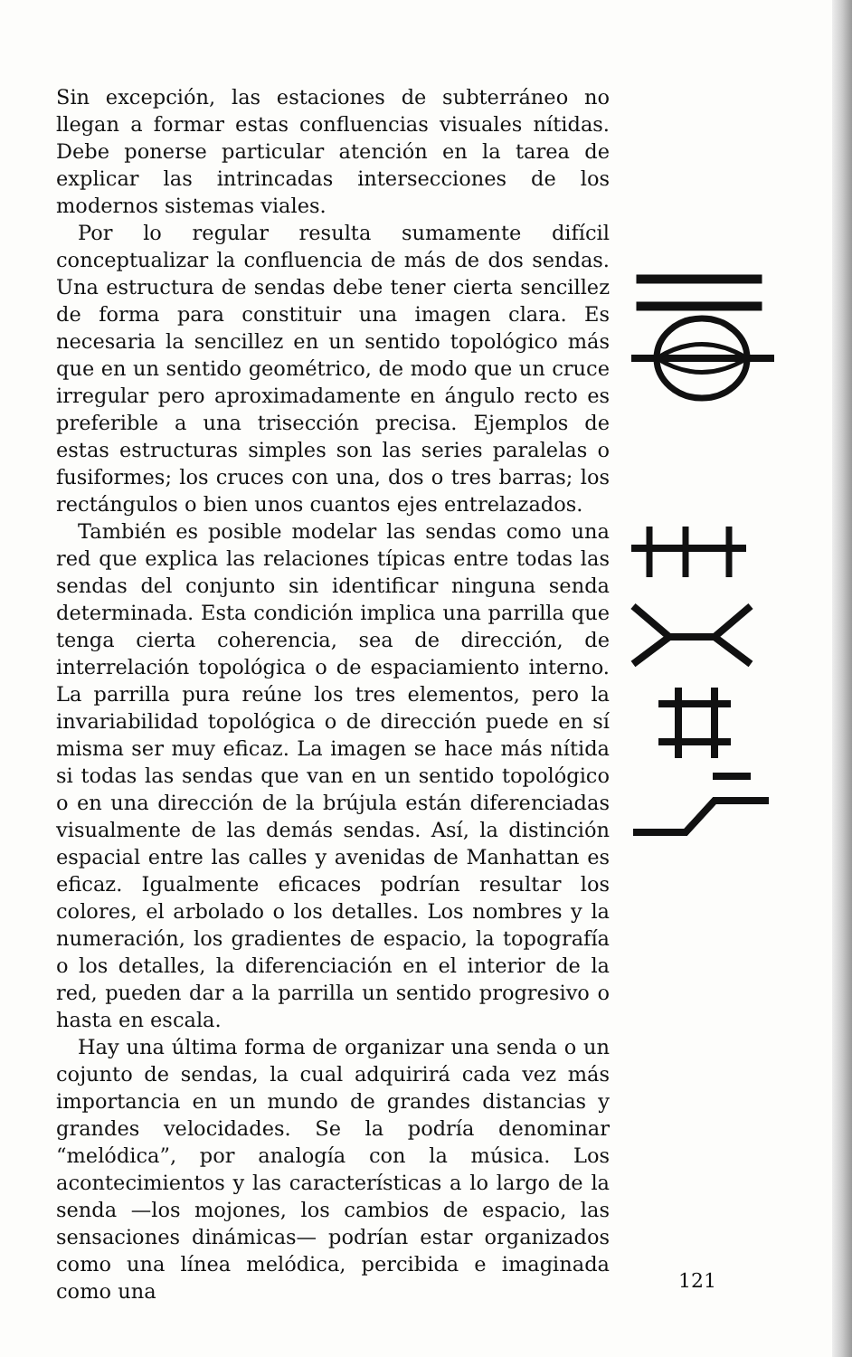Sin excepción, las estaciones de subterráneo no llegan a formar estas confluencias visuales nítidas. Debe ponerse particular atención en la tarea de explicar las intrincadas intersecciones de los modernos sistemas viales.
Por lo regular resulta sumamente difícil conceptualizar la confluencia de más de dos sendas. Una estructura de sendas debe tener cierta sencillez de forma para constituir una imagen clara. Es necesaria la sencillez en un sentido topológico más que en un sentido geométrico, de modo que un cruce irregular pero aproximadamente en ángulo recto es preferible a una trisección precisa. Ejemplos de estas estructuras simples son las series paralelas o fusiformes; los cruces con una, dos o tres barras; los rectángulos o bien unos cuantos ejes entrelazados.
También es posible modelar las sendas como una red que explica las relaciones típicas entre todas las sendas del conjunto sin identificar ninguna senda determinada. Esta condición implica una parrilla que tenga cierta coherencia, sea de dirección, de interrelación topológica o de espaciamiento interno. La parrilla pura reúne los tres elementos, pero la invariabilidad topológica o de dirección puede en sí misma ser muy eficaz. La imagen se hace más nítida si todas las sendas que van en un sentido topológico o en una dirección de la brújula están diferenciadas visualmente de las demás sendas. Así, la distinción espacial entre las calles y avenidas de Manhattan es eficaz. Igualmente eficaces podrían resultar los colores, el arbolado o los detalles. Los nombres y la numeración, los gradientes de espacio, la topografía o los detalles, la diferenciación en el interior de la red, pueden dar a la parrilla un sentido progresivo o hasta en escala.
Hay una última forma de organizar una senda o un cojunto de sendas, la cual adquirirá cada vez más importancia en un mundo de grandes distancias y grandes velocidades. Se la podría denominar “melódica”, por analogía con la música. Los acontecimientos y las características a lo largo de la senda —los mojones, los cambios de espacio, las sensaciones dinámicas— podrían estar organizados como una línea melódica, percibida e imaginada como una
121